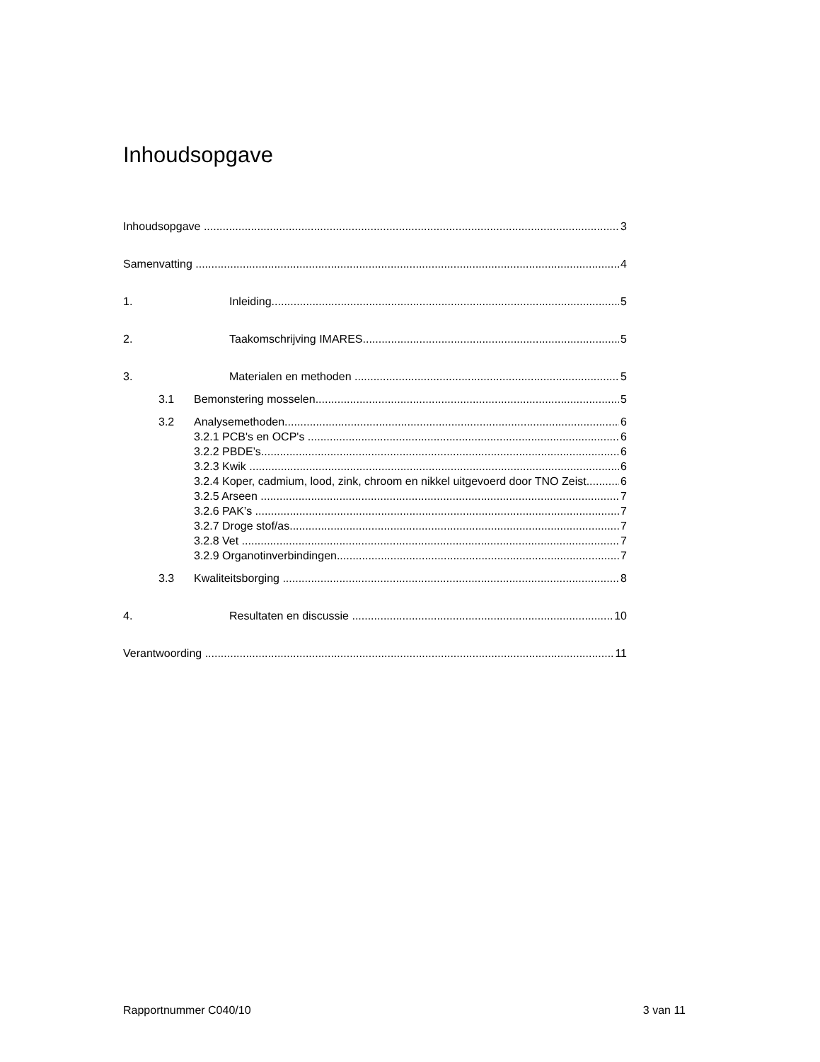Inhoudsopgave
Inhoudsopgave 3
Samenvatting 4
1. Inleiding 5
2. Taakomschrijving IMARES 5
3. Materialen en methoden 5
3.1 Bemonstering mosselen 5
3.2 Analysemethoden 6
3.2.1 PCB's en OCP's 6
3.2.2 PBDE’s 6
3.2.3 Kwik 6
3.2.4 Koper, cadmium, lood, zink, chroom en nikkel uitgevoerd door TNO Zeist 6
3.2.5 Arseen 7
3.2.6 PAK’s 7
3.2.7 Droge stof/as 7
3.2.8 Vet 7
3.2.9 Organotinverbindingen 7
3.3 Kwaliteitsborging 8
4. Resultaten en discussie 10
Verantwoording 11
Rapportnummer C040/10 3 van 11